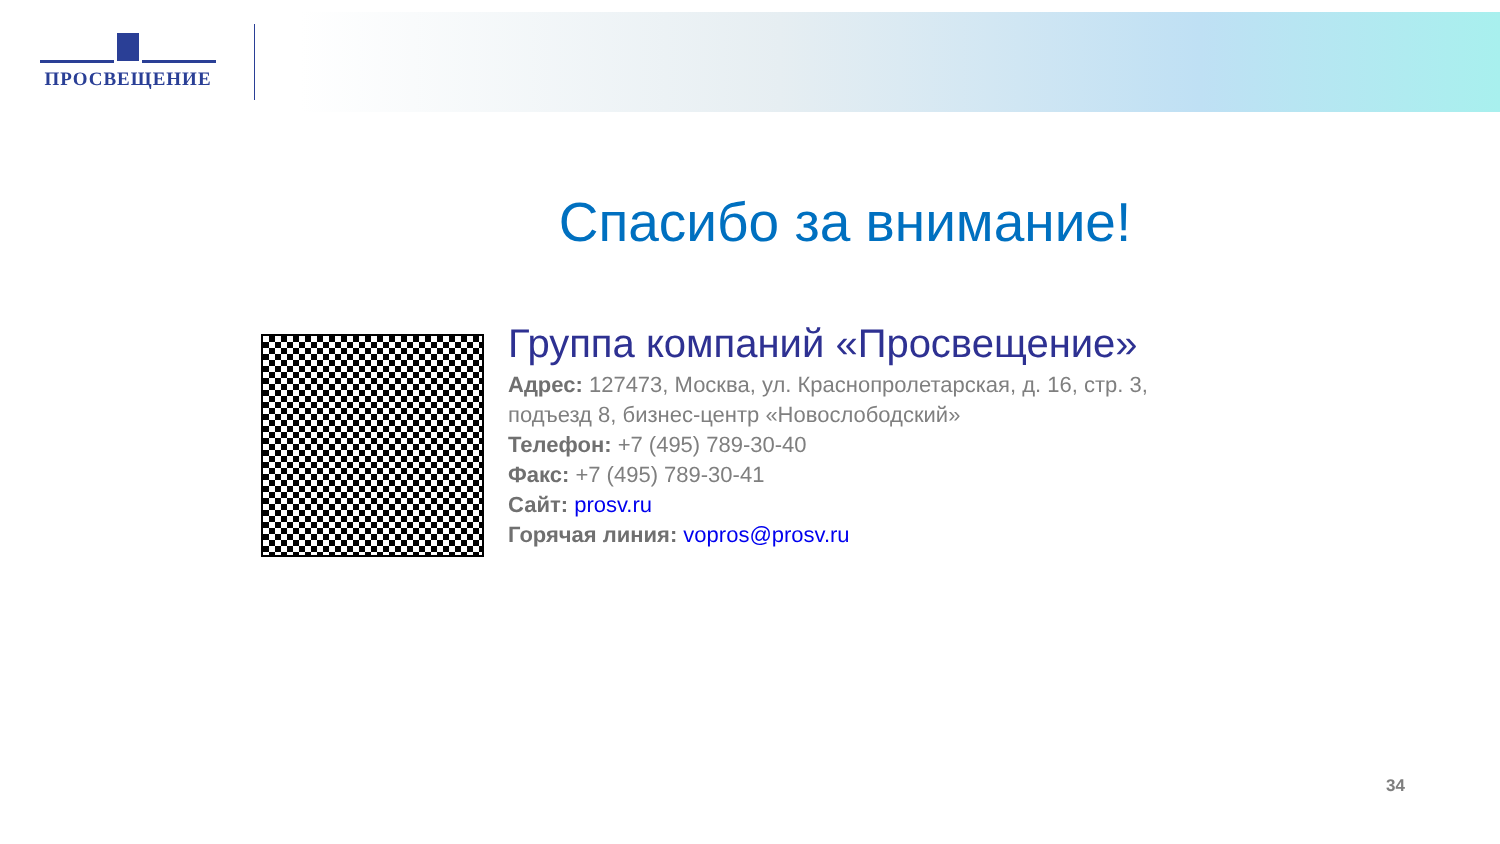ПРОСВЕЩЕНИЕ
Спасибо за внимание!
Группа компаний «Просвещение»
Адрес: 127473, Москва, ул. Краснопролетарская, д. 16, стр. 3,
подъезд 8, бизнес-центр «Новослободский»
Телефон: +7 (495) 789-30-40
Факс: +7 (495) 789-30-41
Сайт: prosv.ru
Горячая линия: vopros@prosv.ru
34